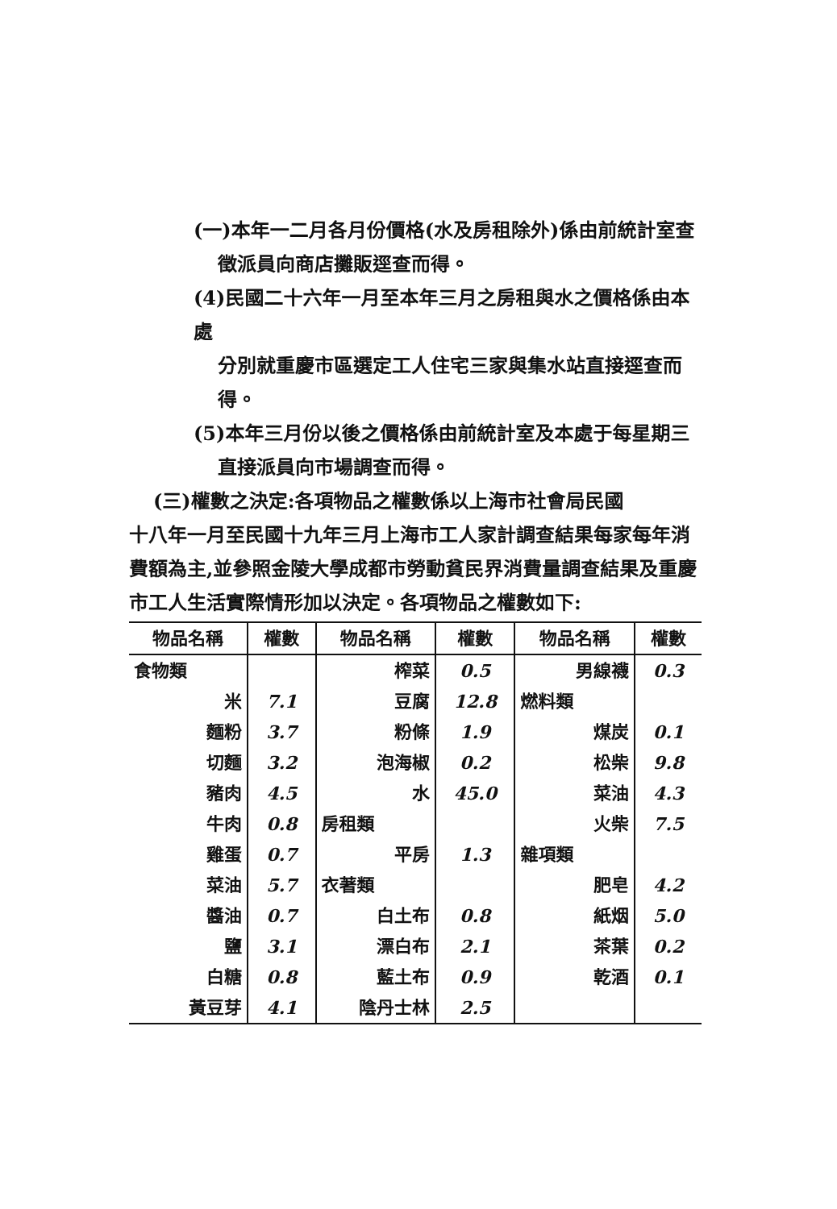(一)本年一二月各月份價格(水及房租除外)係由前統計室查
徵派員向商店攤販逕查而得。
(4)民國二十六年一月至本年三月之房租與水之價格係由本處
分別就重慶市區選定工人住宅三家與集水站直接逕查而得。
(5)本年三月份以後之價格係由前統計室及本處于每星期三
直接派員向市場調查而得。
(三)權數之決定:各項物品之權數係以上海市社會局民國
十八年一月至民國十九年三月上海市工人家計調查結果每家每年消費額為主,並參照金陵大學成都市勞動貧民界消費量調查結果及重慶市工人生活實際情形加以決定。各項物品之權數如下:
| 物品名稱 | 權數 | 物品名稱 | 權數 | 物品名稱 | 權數 |
| --- | --- | --- | --- | --- | --- |
| 食物類 | | 榨菜 | 0.5 | 男線襪 | 0.3 |
| 米 | 7.1 | 豆腐 | 12.8 | 燃料類 | |
| 麵粉 | 3.7 | 粉條 | 1.9 | 煤炭 | 0.1 |
| 切麵 | 3.2 | 泡海椒 | 0.2 | 松柴 | 9.8 |
| 豬肉 | 4.5 | 水 | 45.0 | 菜油 | 4.3 |
| 牛肉 | 0.8 | 房租類 | | 火柴 | 7.5 |
| 雞蛋 | 0.7 | 平房 | 1.3 | 雜項類 | |
| 菜油 | 5.7 | 衣著類 | | 肥皂 | 4.2 |
| 醬油 | 0.7 | 白土布 | 0.8 | 紙烟 | 5.0 |
| 鹽 | 3.1 | 漂白布 | 2.1 | 茶葉 | 0.2 |
| 白糖 | 0.8 | 藍土布 | 0.9 | 乾酒 | 0.1 |
| 黃豆芽 | 4.1 | 陰丹士林 | 2.5 | | |